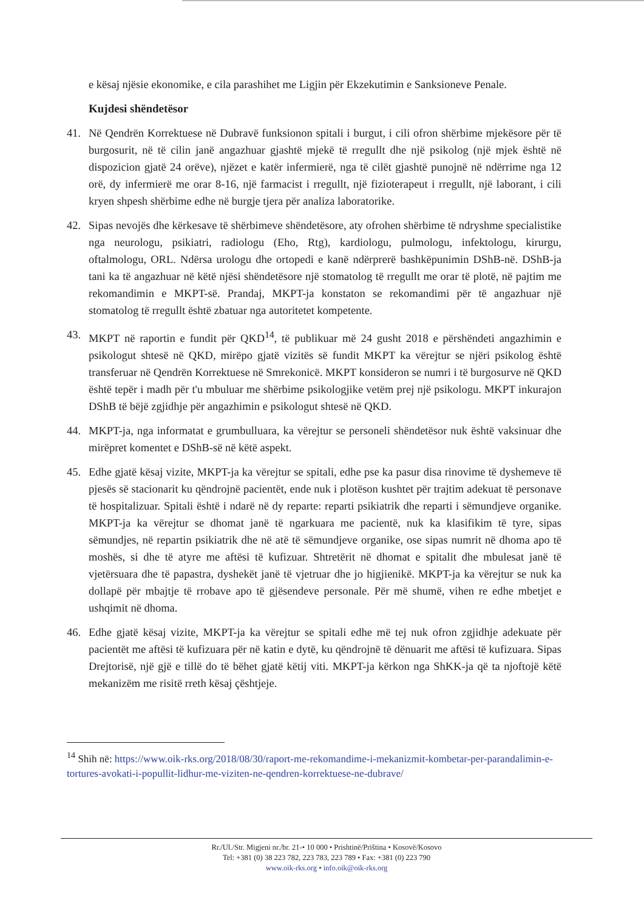e kësaj njësie ekonomike, e cila parashihet me Ligjin për Ekzekutimin e Sanksioneve Penale.
Kujdesi shëndetësor
41. Në Qendrën Korrektuese në Dubravë funksionon spitali i burgut, i cili ofron shërbime mjekësore për të burgosurit, në të cilin janë angazhuar gjashtë mjekë të rregullt dhe një psikolog (një mjek është në dispozicion gjatë 24 orëve), njëzet e katër infermierë, nga të cilët gjashtë punojnë në ndërrime nga 12 orë, dy infermierë me orar 8-16, një farmacist i rregullt, një fizioterapeut i rregullt, një laborant, i cili kryen shpesh shërbime edhe në burgje tjera për analiza laboratorike.
42. Sipas nevojës dhe kërkesave të shërbimeve shëndetësore, aty ofrohen shërbime të ndryshme specialistike nga neurologu, psikiatri, radiologu (Eho, Rtg), kardiologu, pulmologu, infektologu, kirurgu, oftalmologu, ORL. Ndërsa urologu dhe ortopedi e kanë ndërprerë bashkëpunimin DShB-në. DShB-ja tani ka të angazhuar në këtë njësi shëndetësore një stomatolog të rregullt me orar të plotë, në pajtim me rekomandimin e MKPT-së. Prandaj, MKPT-ja konstaton se rekomandimi për të angazhuar një stomatolog të rregullt është zbatuar nga autoritetet kompetente.
43. MKPT në raportin e fundit për QKD<sup>14</sup>, të publikuar më 24 gusht 2018 e përshëndeti angazhimin e psikologut shtesë në QKD, mirëpo gjatë vizitës së fundit MKPT ka vërejtur se njëri psikolog është transferuar në Qendrën Korrektuese në Smrekonicë. MKPT konsideron se numri i të burgosurve në QKD është tepër i madh për t'u mbuluar me shërbime psikologjike vetëm prej një psikologu. MKPT inkurajon DShB të bëjë zgjidhje për angazhimin e psikologut shtesë në QKD.
44. MKPT-ja, nga informatat e grumbulluara, ka vërejtur se personeli shëndetësor nuk është vaksinuar dhe mirëpret komentet e DShB-së në këtë aspekt.
45. Edhe gjatë kësaj vizite, MKPT-ja ka vërejtur se spitali, edhe pse ka pasur disa rinovime të dyshemeve të pjesës së stacionarit ku qëndrojnë pacientët, ende nuk i plotëson kushtet për trajtim adekuat të personave të hospitalizuar. Spitali është i ndarë në dy reparte: reparti psikiatrik dhe reparti i sëmundjeve organike. MKPT-ja ka vërejtur se dhomat janë të ngarkuara me pacientë, nuk ka klasifikim të tyre, sipas sëmundjes, në repartin psikiatrik dhe në atë të sëmundjeve organike, ose sipas numrit në dhoma apo të moshës, si dhe të atyre me aftësi të kufizuar. Shtretërit në dhomat e spitalit dhe mbulesat janë të vjetërsuara dhe të papastra, dyshekët janë të vjetruar dhe jo higjienikë. MKPT-ja ka vërejtur se nuk ka dollapë për mbajtje të rrobave apo të gjësendeve personale. Për më shumë, vihen re edhe mbetjet e ushqimit në dhoma.
46. Edhe gjatë kësaj vizite, MKPT-ja ka vërejtur se spitali edhe më tej nuk ofron zgjidhje adekuate për pacientët me aftësi të kufizuara për në katin e dytë, ku qëndrojnë të dënuarit me aftësi të kufizuara. Sipas Drejtorisë, një gjë e tillë do të bëhet gjatë këtij viti. MKPT-ja kërkon nga ShKK-ja që ta njoftojë këtë mekanizëm me risitë rreth kësaj çështjeje.
<sup>14</sup> Shih në: https://www.oik-rks.org/2018/08/30/raport-me-rekomandime-i-mekanizmit-kombetar-per-parandalimin-e-tortures-avokati-i-popullit-lidhur-me-viziten-ne-qendren-korrektuese-ne-dubrave/
Rr./Ul./Str. Migjeni nr./br. 21-• 10 000 • Prishtinë/Priština • Kosovë/Kosovo
Tel: +381 (0) 38 223 782, 223 783, 223 789 • Fax: +381 (0) 223 790
www.oik-rks.org • info.oik@oik-rks.org